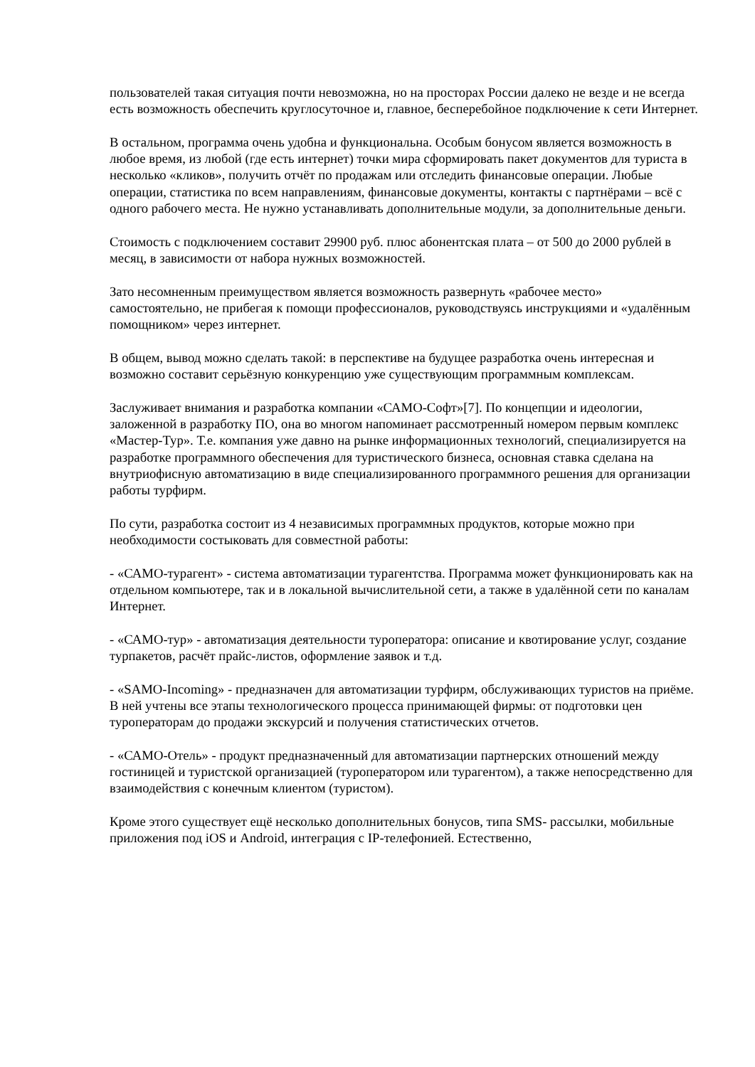пользователей такая ситуация почти невозможна, но на просторах России далеко не везде и не всегда есть возможность обеспечить круглосуточное и, главное, бесперебойное подключение к сети Интернет.
В остальном, программа очень удобна и функциональна. Особым бонусом является возможность в любое время, из любой (где есть интернет) точки мира сформировать пакет документов для туриста в несколько «кликов», получить отчёт по продажам или отследить финансовые операции. Любые операции, статистика по всем направлениям, финансовые документы, контакты с партнёрами – всё с одного рабочего места. Не нужно устанавливать дополнительные модули, за дополнительные деньги.
Стоимость с подключением составит 29900 руб. плюс абонентская плата – от 500 до 2000 рублей в месяц, в зависимости от набора нужных возможностей.
Зато несомненным преимуществом является возможность развернуть «рабочее место» самостоятельно, не прибегая к помощи профессионалов, руководствуясь инструкциями и «удалённым помощником» через интернет.
В общем, вывод можно сделать такой: в перспективе на будущее разработка очень интересная и возможно составит серьёзную конкуренцию уже существующим программным комплексам.
Заслуживает внимания и разработка компании «САМО-Софт»[7]. По концепции и идеологии, заложенной в разработку ПО, она во многом напоминает рассмотренный номером первым комплекс «Мастер-Тур». Т.е. компания уже давно на рынке информационных технологий, специализируется на разработке программного обеспечения для туристического бизнеса, основная ставка сделана на внутриофисную автоматизацию в виде специализированного программного решения для организации работы турфирм.
По сути, разработка состоит из 4 независимых программных продуктов, которые можно при необходимости состыковать для совместной работы:
- «САМО-турагент» - система автоматизации турагентства. Программа может функционировать как на отдельном компьютере, так и в локальной вычислительной сети, а также в удалённой сети по каналам Интернет.
- «САМО-тур» - автоматизация деятельности туроператора: описание и квотирование услуг, создание турпакетов, расчёт прайс-листов, оформление заявок и т.д.
- «SAMO-Incoming» - предназначен для автоматизации турфирм, обслуживающих туристов на приёме. В ней учтены все этапы технологического процесса принимающей фирмы: от подготовки цен туроператорам до продажи экскурсий и получения статистических отчетов.
- «САМО-Отель» - продукт предназначенный для автоматизации партнерских отношений между гостиницей и туристской организацией (туроператором или турагентом), а также непосредственно для взаимодействия с конечным клиентом (туристом).
Кроме этого существует ещё несколько дополнительных бонусов, типа SMS- рассылки, мобильные приложения под iOS и Android, интеграция с IP-телефонией. Естественно,